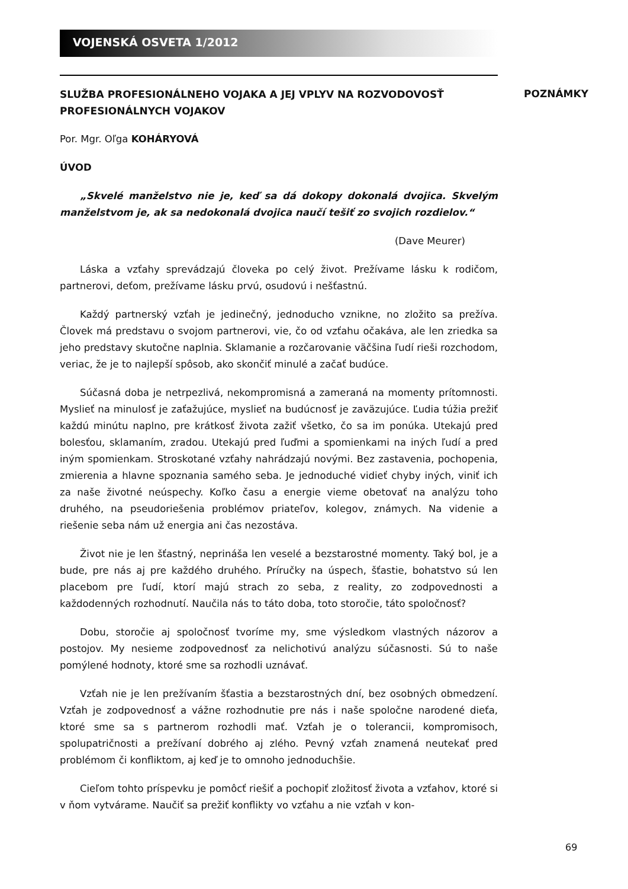VOJENSKÁ OSVETA 1/2012
POZNÁMKY
SLUŽBA PROFESIONÁLNEHO VOJAKA A JEJ VPLYV NA ROZVODOVOSŤ PROFESIONÁLNYCH VOJAKOV
Por. Mgr. Oľga KOHÁRYOVÁ
ÚVOD
„Skvelé manželstvo nie je, keď sa dá dokopy dokonalá dvojica. Skvelým manželstvom je, ak sa nedokonalá dvojica naučí tešiť zo svojich rozdielov.“
(Dave Meurer)
Láska a vzťahy sprevádzajú človeka po celý život. Prežívame lásku k rodičom, partnerovi, deťom, prežívame lásku prvú, osudovú i nešťastnú.
Každý partnerský vzťah je jedinečný, jednoducho vznikne, no zložito sa prežíva. Človek má predstavu o svojom partnerovi, vie, čo od vzťahu očakáva, ale len zriedka sa jeho predstavy skutočne naplnia. Sklamanie a rozčarovanie väčšina ľudí rieši rozchodom, veriac, že je to najlepší spôsob, ako skončiť minulé a začať budúce.
Súčasná doba je netrpezlivá, nekompromisná a zameraná na momenty prítomnosti. Myslieť na minulosť je zaťažujúce, myslieť na budúcnosť je zaväzujúce. Ľudia túžia prežiť každú minútu naplno, pre krátkosť života zažiť všetko, čo sa im ponúka. Utekajú pred bolesťou, sklamaním, zradou. Utekajú pred ľuďmi a spomienkami na iných ľudí a pred iným spomienkam. Stroskotané vzťahy nahrádzajú novými. Bez zastavenia, pochopenia, zmierenia a hlavne spoznania samého seba. Je jednoduché vidieť chyby iných, viniť ich za naše životné neúspechy. Koľko času a energie vieme obetovať na analýzu toho druhého, na pseudoriešenia problémov priateľov, kolegov, známych. Na videnie a riešenie seba nám už energia ani čas nezostáva.
Život nie je len šťastný, neprináša len veselé a bezstarostné momenty. Taký bol, je a bude, pre nás aj pre každého druhého. Príručky na úspech, šťastie, bohatstvo sú len placebom pre ľudí, ktorí majú strach zo seba, z reality, zo zodpovednosti a každodenných rozhodnutí. Naučila nás to táto doba, toto storočie, táto spoločnosť?
Dobu, storočie aj spoločnosť tvoríme my, sme výsledkom vlastných názorov a postojov. My nesieme zodpovednosť za nelichotivú analýzu súčasnosti. Sú to naše pomýlené hodnoty, ktoré sme sa rozhodli uznávať.
Vzťah nie je len prežívaním šťastia a bezstarostných dní, bez osobných obmedzení. Vzťah je zodpovednosť a vážne rozhodnutie pre nás i naše spoločne narodené dieťa, ktoré sme sa s partnerom rozhodli mať. Vzťah je o tolerancii, kompromisoch, spolupatričnosti a prežívaní dobrého aj zlého. Pevný vzťah znamená neutekať pred problémom či konfliktom, aj keď je to omnoho jednoduchšie.
Cieľom tohto príspevku je pomôcť riešiť a pochopiť zložitosť života a vzťahov, ktoré si v ňom vytvárame. Naučiť sa prežiť konflikty vo vzťahu a nie vzťah v kon-
69